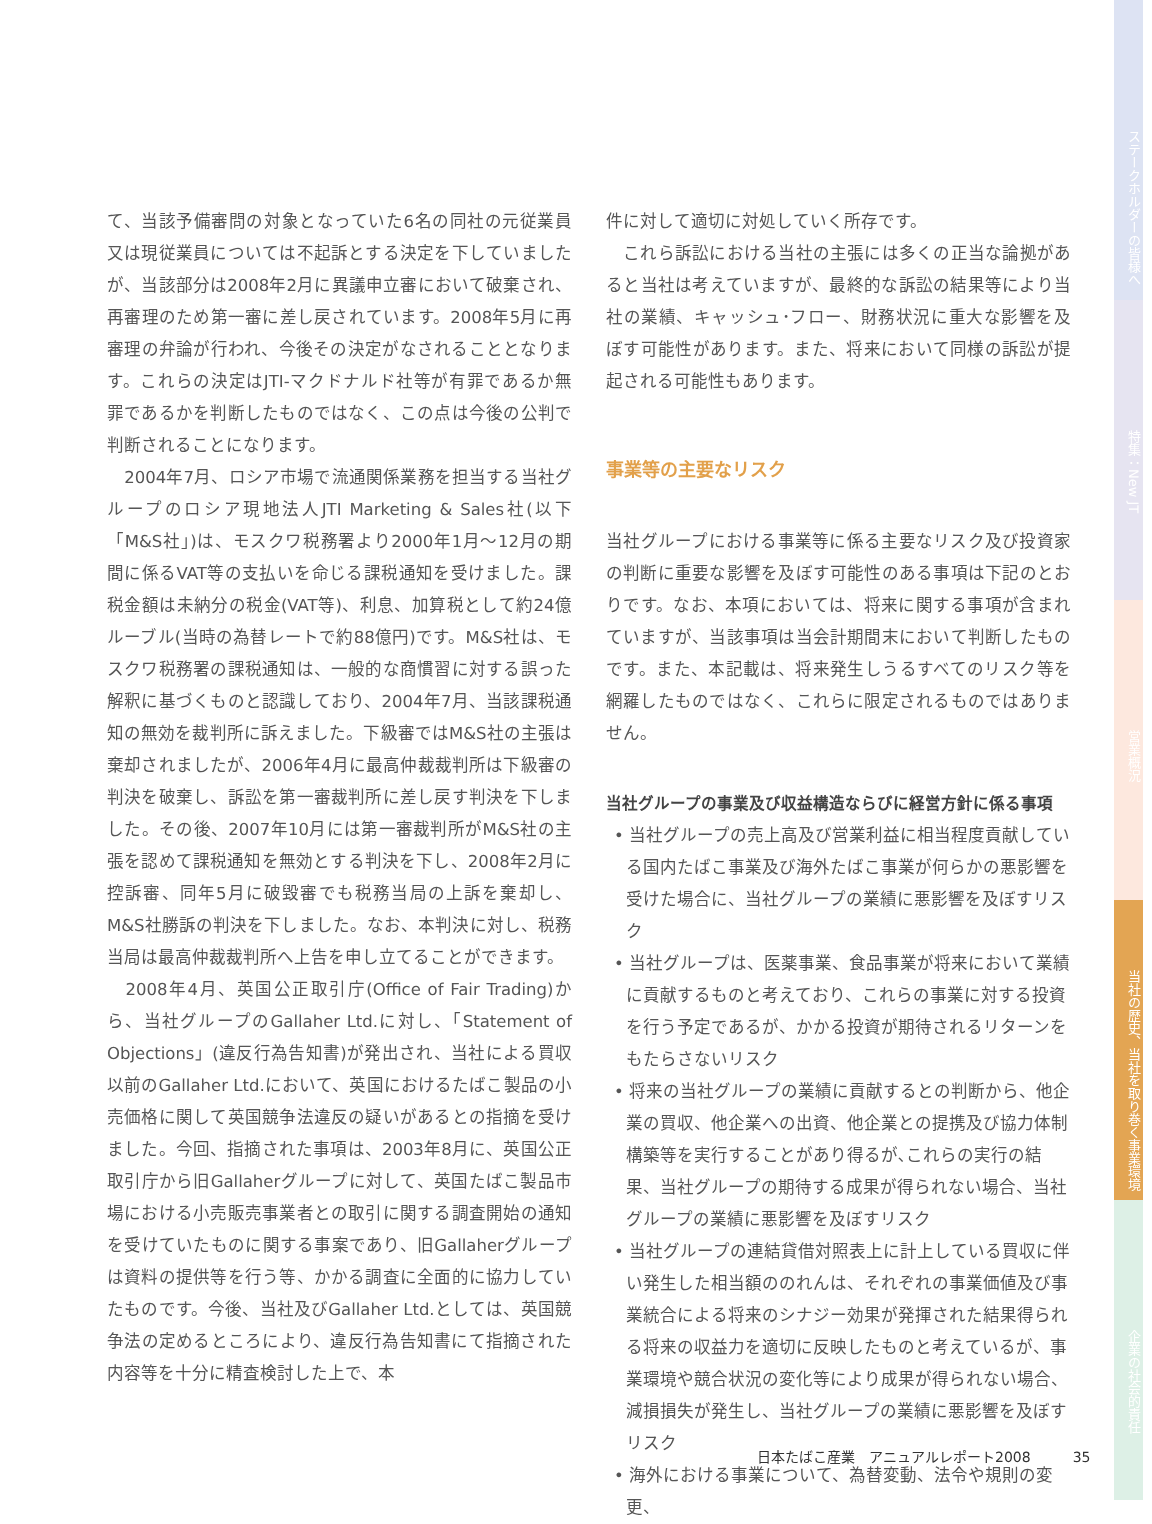て、当該予備審問の対象となっていた6名の同社の元従業員又は現従業員については不起訴とする決定を下していましたが、当該部分は2008年2月に異議申立審において破棄され、再審理のため第一審に差し戻されています。2008年5月に再審理の弁論が行われ、今後その決定がなされることとなります。これらの決定はJTI-マクドナルド社等が有罪であるか無罪であるかを判断したものではなく、この点は今後の公判で判断されることになります。
　2004年7月、ロシア市場で流通関係業務を担当する当社グループのロシア現地法人JTI Marketing & Sales社(以下「M&S社」)は、モスクワ税務署より2000年1月～12月の期間に係るVAT等の支払いを命じる課税通知を受けました。課税金額は未納分の税金(VAT等)、利息、加算税として約24億ルーブル(当時の為替レートで約88億円)です。M&S社は、モスクワ税務署の課税通知は、一般的な商慣習に対する誤った解釈に基づくものと認識しており、2004年7月、当該課税通知の無効を裁判所に訴えました。下級審ではM&S社の主張は棄却されましたが、2006年4月に最高仲裁裁判所は下級審の判決を破棄し、訴訟を第一審裁判所に差し戻す判決を下しました。その後、2007年10月には第一審裁判所がM&S社の主張を認めて課税通知を無効とする判決を下し、2008年2月に控訴審、同年5月に破毀審でも税務当局の上訴を棄却し、M&S社勝訴の判決を下しました。なお、本判決に対し、税務当局は最高仲裁裁判所へ上告を申し立てることができます。
　2008年4月、英国公正取引庁(Office of Fair Trading)から、当社グループのGallaher Ltd.に対し、「Statement of Objections」(違反行為告知書)が発出され、当社による買収以前のGallaher Ltd.において、英国におけるたばこ製品の小売価格に関して英国競争法違反の疑いがあるとの指摘を受けました。今回、指摘された事項は、2003年8月に、英国公正取引庁から旧Gallaherグループに対して、英国たばこ製品市場における小売販売事業者との取引に関する調査開始の通知を受けていたものに関する事案であり、旧Gallaherグループは資料の提供等を行う等、かかる調査に全面的に協力していたものです。今後、当社及びGallaher Ltd.としては、英国競争法の定めるところにより、違反行為告知書にて指摘された内容等を十分に精査検討した上で、本
件に対して適切に対処していく所存です。
　これら訴訟における当社の主張には多くの正当な論拠があると当社は考えていますが、最終的な訴訟の結果等により当社の業績、キャッシュ･フロー、財務状況に重大な影響を及ぼす可能性があります。また、将来において同様の訴訟が提起される可能性もあります。
事業等の主要なリスク
当社グループにおける事業等に係る主要なリスク及び投資家の判断に重要な影響を及ぼす可能性のある事項は下記のとおりです。なお、本項においては、将来に関する事項が含まれていますが、当該事項は当会計期間末において判断したものです。また、本記載は、将来発生しうるすべてのリスク等を網羅したものではなく、これらに限定されるものではありません。
当社グループの事業及び収益構造ならびに経営方針に係る事項
• 当社グループの売上高及び営業利益に相当程度貢献している国内たばこ事業及び海外たばこ事業が何らかの悪影響を受けた場合に、当社グループの業績に悪影響を及ぼすリスク
• 当社グループは、医薬事業、食品事業が将来において業績に貢献するものと考えており、これらの事業に対する投資を行う予定であるが、かかる投資が期待されるリターンをもたらさないリスク
• 将来の当社グループの業績に貢献するとの判断から、他企業の買収、他企業への出資、他企業との提携及び協力体制構築等を実行することがあり得るが､これらの実行の結果、当社グループの期待する成果が得られない場合、当社グループの業績に悪影響を及ぼすリスク
• 当社グループの連結貸借対照表上に計上している買収に伴い発生した相当額ののれんは、それぞれの事業価値及び事業統合による将来のシナジー効果が発揮された結果得られる将来の収益力を適切に反映したものと考えているが、事業環境や競合状況の変化等により成果が得られない場合、減損損失が発生し、当社グループの業績に悪影響を及ぼすリスク
• 海外における事業について、為替変動、法令や規則の変更、
日本たばこ産業　アニュアルレポート2008　　　35
ステークホルダーの皆様へ
特集：New JT
営業概況
当社の歴史、当社を取り巻く事業環境
企業の社会的責任